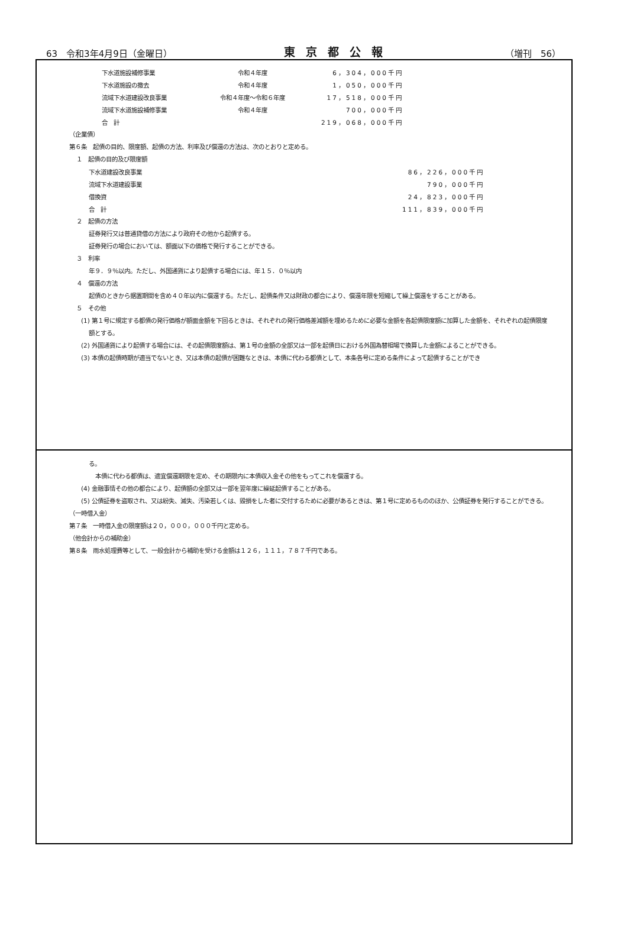63　令和3年4月9日（金曜日） 東京都公報 （増刊　56）
| 下水道施設補修事業 | 令和４年度 | 6，304，000千円 |
| 下水道施設の撤去 | 令和４年度 | 1，050，000千円 |
| 流域下水道建設改良事業 | 令和４年度～令和６年度 | 17，518，000千円 |
| 流域下水道施設補修事業 | 令和４年度 | 700，000千円 |
| 合 計 | | 219，068，000千円 |
（企業債）
第６条　起債の目的、限度額、起債の方法、利率及び償還の方法は、次のとおりと定める。
１　起債の目的及び限度額
| 下水道建設改良事業 | | 86，226，000千円 |
| 流域下水道建設事業 | | 790，000千円 |
| 借換資 | | 24，823，000千円 |
| 合 計 | | 111，839，000千円 |
２　起債の方法
証券発行又は普通貸借の方法により政府その他から起債する。
証券発行の場合においては、額面以下の価格で発行することができる。
３　利率
年９．９％以内。ただし、外国通貨により起債する場合には、年１５．０％以内
４　償還の方法
起債のときから据置期間を含め４０年以内に償還する。ただし、起債条件又は財政の都合により、償還年限を短縮して繰上償還をすることがある。
５　その他
(1) 第１号に規定する都債の発行価格が額面金額を下回るときは、それぞれの発行価格差減額を埋めるために必要な金額を各起債限度額に加算した金額を、それぞれの起債限度額とする。
(2) 外国通貨により起債する場合には、その起債限度額は、第１号の金額の全部又は一部を起債日における外国為替相場で換算した金額によることができる。
(3) 本債の起債時期が適当でないとき、又は本債の起債が困難なときは、本債に代わる都債として、本条各号に定める条件によって起債することができ
る。
本債に代わる都債は、適宜償還期限を定め、その期限内に本債収入金その他をもってこれを償還する。
(4) 金融事情その他の都合により、起債額の全部又は一部を翌年度に繰延起債することがある。
(5) 公債証券を盗取され、又は紛失、滅失、汚染若しくは、毀損をした者に交付するために必要があるときは、第１号に定めるもののほか、公債証券を発行することができる。
（一時借入金）
第７条　一時借入金の限度額は２０，０００，０００千円と定める。
（他会計からの補助金）
第８条　雨水処理費等として、一般会計から補助を受ける金額は１２６，１１１，７８７千円である。